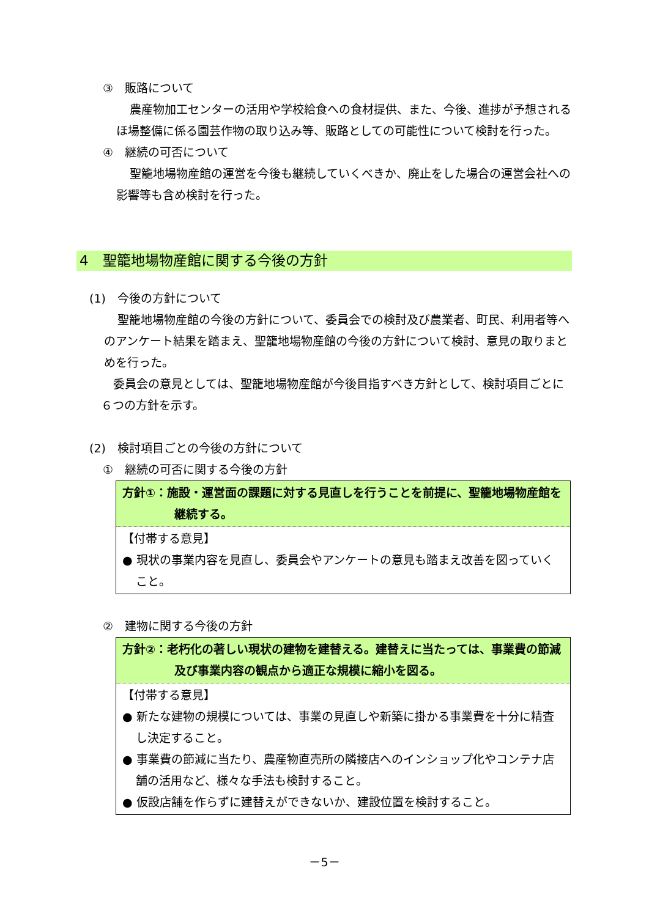③　販路について
農産物加工センターの活用や学校給食への食材提供、また、今後、進捗が予想されるほ場整備に係る園芸作物の取り込み等、販路としての可能性について検討を行った。
④　継続の可否について
聖籠地場物産館の運営を今後も継続していくべきか、廃止をした場合の運営会社への影響等も含め検討を行った。
4　聖籠地場物産館に関する今後の方針
(1)　今後の方針について
聖籠地場物産館の今後の方針について、委員会での検討及び農業者、町民、利用者等へのアンケート結果を踏まえ、聖籠地場物産館の今後の方針について検討、意見の取りまとめを行った。
委員会の意見としては、聖籠地場物産館が今後目指すべき方針として、検討項目ごとに６つの方針を示す。
(2)　検討項目ごとの今後の方針について
①　継続の可否に関する今後の方針
方針①：施設・運営面の課題に対する見直しを行うことを前提に、聖籠地場物産館を継続する。
【付帯する意見】
● 現状の事業内容を見直し、委員会やアンケートの意見も踏まえ改善を図っていくこと。
②　建物に関する今後の方針
方針②：老朽化の著しい現状の建物を建替える。建替えに当たっては、事業費の節減及び事業内容の観点から適正な規模に縮小を図る。
【付帯する意見】
● 新たな建物の規模については、事業の見直しや新築に掛かる事業費を十分に精査し決定すること。
● 事業費の節減に当たり、農産物直売所の隣接店へのインショップ化やコンテナ店舗の活用など、様々な手法も検討すること。
● 仮設店舗を作らずに建替えができないか、建設位置を検討すること。
－5－